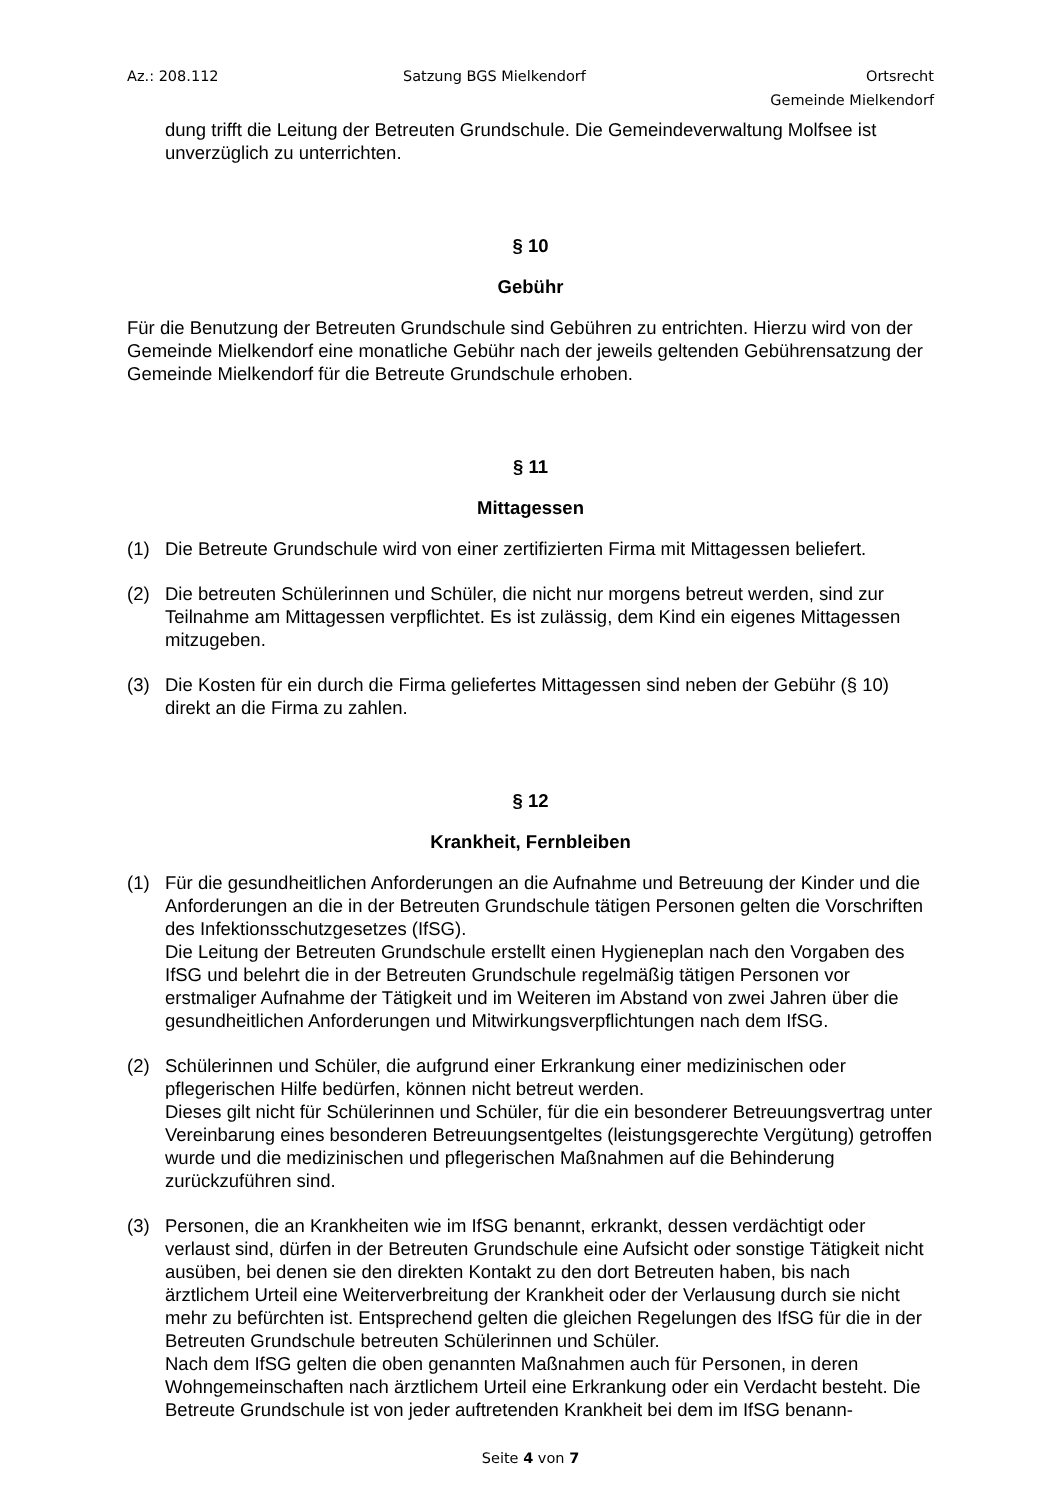Az.: 208.112 Satzung BGS Mielkendorf Ortsrecht
Gemeinde Mielkendorf
dung trifft die Leitung der Betreuten Grundschule. Die Gemeindeverwaltung Molfsee ist unverzüglich zu unterrichten.
§ 10
Gebühr
Für die Benutzung der Betreuten Grundschule sind Gebühren zu entrichten. Hierzu wird von der Gemeinde Mielkendorf eine monatliche Gebühr nach der jeweils geltenden Gebühren­satzung der Gemeinde Mielkendorf für die Betreute Grundschule erhoben.
§ 11
Mittagessen
(1) Die Betreute Grundschule wird von einer zertifizierten Firma mit Mittagessen beliefert.
(2) Die betreuten Schülerinnen und Schüler, die nicht nur morgens betreut werden, sind zur Teilnahme am Mittagessen verpflichtet. Es ist zulässig, dem Kind ein eigenes Mittages­sen mitzugeben.
(3) Die Kosten für ein durch die Firma geliefertes Mittagessen sind neben der Gebühr (§ 10) direkt an die Firma zu zahlen.
§ 12
Krankheit, Fernbleiben
(1) Für die gesundheitlichen Anforderungen an die Aufnahme und Betreuung der Kinder und die Anforderungen an die in der Betreuten Grundschule tätigen Personen gelten die Vorschriften des Infektionsschutzgesetzes (IfSG).
Die Leitung der Betreuten Grundschule erstellt einen Hygieneplan nach den Vorgaben des IfSG und belehrt die in der Betreuten Grundschule regelmäßig tätigen Personen vor erstmaliger Aufnahme der Tätigkeit und im Weiteren im Abstand von zwei Jahren über die gesundheitlichen Anforderungen und Mitwirkungsverpflichtungen nach dem IfSG.
(2) Schülerinnen und Schüler, die aufgrund einer Erkrankung einer medizinischen oder pflegerischen Hilfe bedürfen, können nicht betreut werden.
Dieses gilt nicht für Schülerinnen und Schüler, für die ein besonderer Betreuungsvertrag unter Vereinbarung eines besonderen Betreuungsentgeltes (leistungsgerechte Vergü­tung) getroffen wurde und die medizinischen und pflegerischen Maßnahmen auf die Be­hinderung zurückzuführen sind.
(3) Personen, die an Krankheiten wie im IfSG benannt, erkrankt, dessen verdächtigt oder verlaust sind, dürfen in der Betreuten Grundschule eine Aufsicht oder sonstige Tätigkeit nicht ausüben, bei denen sie den direkten Kontakt zu den dort Betreuten haben, bis nach ärztlichem Urteil eine Weiterverbreitung der Krankheit oder der Verlausung durch sie nicht mehr zu befürchten ist. Entsprechend gelten die gleichen Regelungen des IfSG für die in der Betreuten Grundschule betreuten Schülerinnen und Schüler.
Nach dem IfSG gelten die oben genannten Maßnahmen auch für Personen, in deren Wohngemeinschaften nach ärztlichem Urteil eine Erkrankung oder ein Verdacht besteht. Die Betreute Grundschule ist von jeder auftretenden Krankheit bei dem im IfSG benann-
Seite 4 von 7